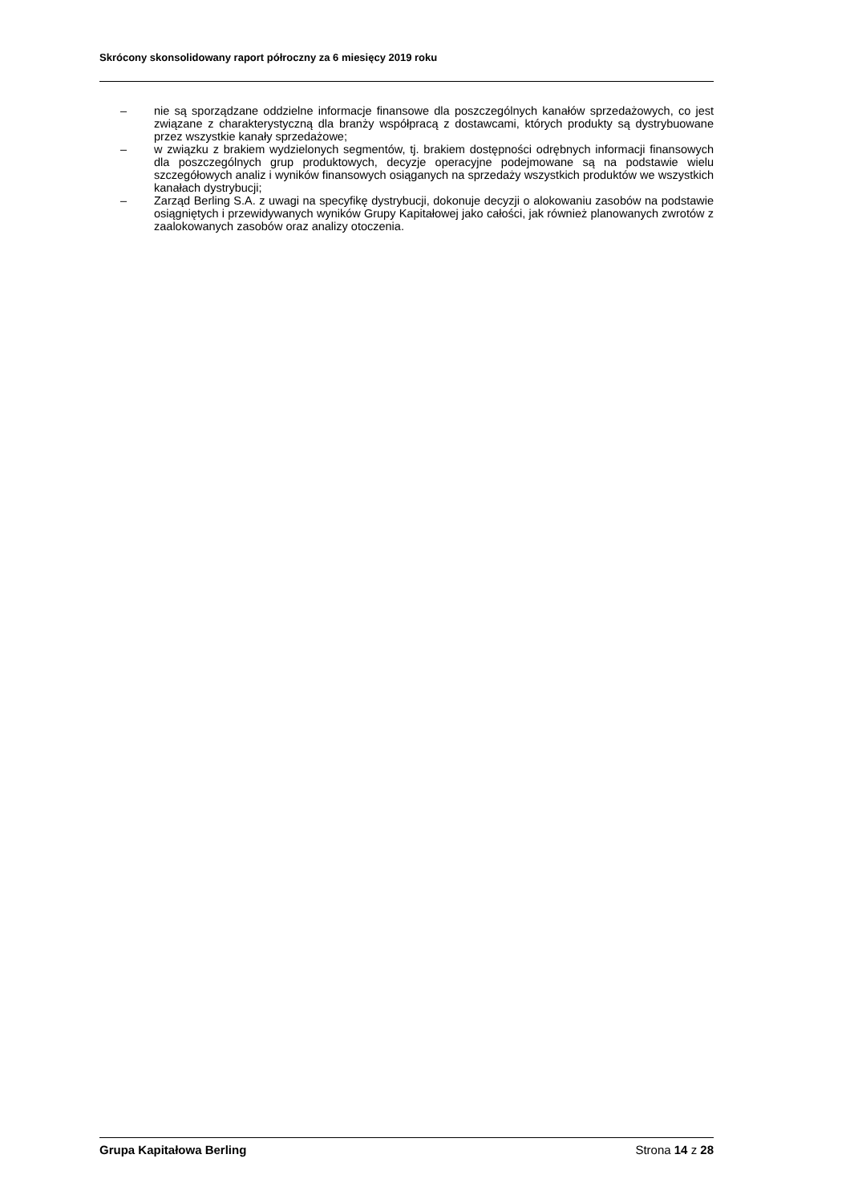Skrócony skonsolidowany raport półroczny za 6 miesięcy 2019 roku
– nie są sporządzane oddzielne informacje finansowe dla poszczególnych kanałów sprzedażowych, co jest związane z charakterystyczną dla branży współpracą z dostawcami, których produkty są dystrybuowane przez wszystkie kanały sprzedażowe;
– w związku z brakiem wydzielonych segmentów, tj. brakiem dostępności odrębnych informacji finansowych dla poszczególnych grup produktowych, decyzje operacyjne podejmowane są na podstawie wielu szczegółowych analiz i wyników finansowych osiąganych na sprzedaży wszystkich produktów we wszystkich kanałach dystrybucji;
– Zarząd Berling S.A. z uwagi na specyfikę dystrybucji, dokonuje decyzji o alokowaniu zasobów na podstawie osiągniętych i przewidywanych wyników Grupy Kapitałowej jako całości, jak również planowanych zwrotów z zaalokowanych zasobów oraz analizy otoczenia.
Grupa Kapitałowa Berling Strona 14 z 28